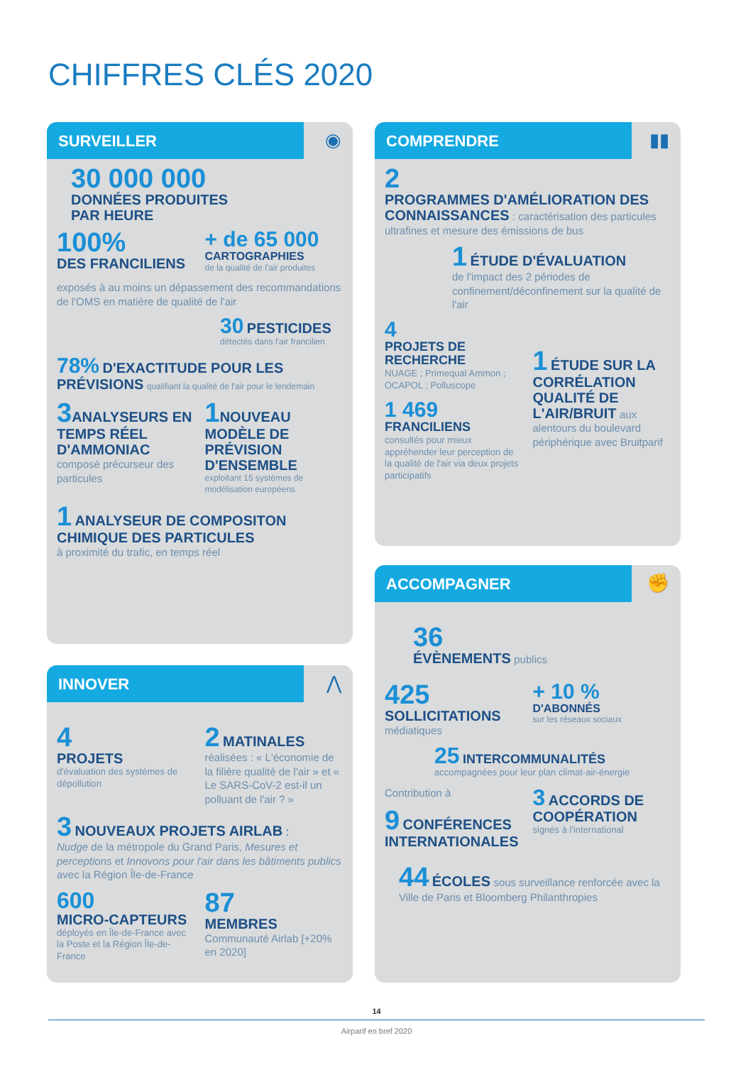CHIFFRES CLÉS 2020
SURVEILLER
◉
30 000 000
DONNÉES PRODUITES
PAR HEURE
100%
DES FRANCILIENS
+ de 65 000
CARTOGRAPHIES
de la qualité de l'air produites
exposés à au moins un dépassement des recommandations de l'OMS en matière de qualité de l'air
30 PESTICIDES
détectés dans l'air francilien
78% D'EXACTITUDE POUR LES PRÉVISIONS qualifiant la qualité de l'air pour le lendemain
3 ANALYSEURS EN TEMPS RÉEL D'AMMONIAC
composé précurseur des particules
1 NOUVEAU MODÈLE DE PRÉVISION D'ENSEMBLE
exploitant 15 systèmes de modélisation européens
1 ANALYSEUR DE COMPOSITON CHIMIQUE DES PARTICULES
à proximité du trafic, en temps réel
INNOVER
⋀
4
PROJETS
d'évaluation des systèmes de dépollution
2 MATINALES
réalisées : « L'économie de la filière qualité de l'air » et « Le SARS-CoV-2 est-il un polluant de l'air ? »
3 NOUVEAUX PROJETS AIRLAB :
Nudge de la métropole du Grand Paris, Mesures et perceptions et Innovons pour l'air dans les bâtiments publics avec la Région Île-de-France
600
MICRO-CAPTEURS
déployés en Île-de-France avec la Poste et la Région Île-de-France
87
MEMBRES
Communauté Airlab [+20% en 2020]
COMPRENDRE
▮▮
2
PROGRAMMES D'AMÉLIORATION DES CONNAISSANCES : caractérisation des particules ultrafines et mesure des émissions de bus
1 ÉTUDE D'ÉVALUATION
de l'impact des 2 périodes de confinement/déconfinement sur la qualité de l'air
4
PROJETS DE RECHERCHE
NUAGE ; Primequal Ammon ; OCAPOL ; Polluscope
1 469
FRANCILIENS
consultés pour mieux appréhender leur perception de la qualité de l'air via deux projets participatifs
1 ÉTUDE SUR LA CORRÉLATION QUALITÉ DE L'AIR/BRUIT aux alentours du boulevard périphérique avec Bruitparif
ACCOMPAGNER
✊
36
ÉVÈNEMENTS publics
425
SOLLICITATIONS
médiatiques
+ 10 %
D'ABONNÉS
sur les réseaux sociaux
25 INTERCOMMUNALITÉS
accompagnées pour leur plan climat-air-énergie
Contribution à
9 CONFÉRENCES INTERNATIONALES
3 ACCORDS DE COOPÉRATION
signés à l'international
44 ÉCOLES sous surveillance renforcée avec la Ville de Paris et Bloomberg Philanthropies
14
Airparif en bref 2020